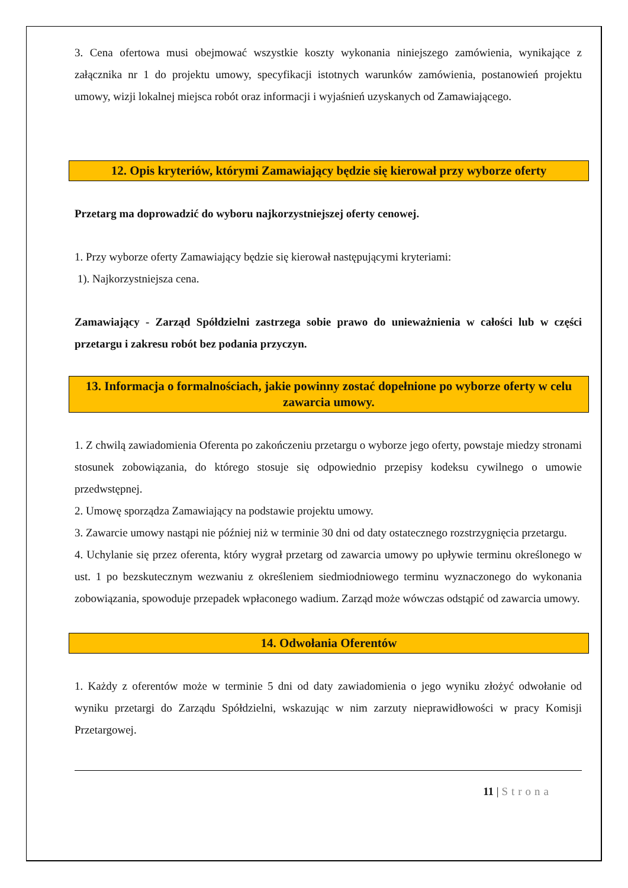3. Cena ofertowa musi obejmować wszystkie koszty wykonania niniejszego zamówienia, wynikające z załącznika nr 1 do projektu umowy, specyfikacji istotnych warunków zamówienia, postanowień projektu umowy, wizji lokalnej miejsca robót oraz informacji i wyjaśnień uzyskanych od Zamawiającego.
12. Opis kryteriów, którymi Zamawiający będzie się kierował przy wyborze oferty
Przetarg ma doprowadzić do wyboru najkorzystniejszej oferty cenowej.
1. Przy wyborze oferty Zamawiający będzie się kierował następującymi kryteriami:
1). Najkorzystniejsza cena.
Zamawiający - Zarząd Spółdzielni zastrzega sobie prawo do unieważnienia w całości lub w części przetargu i zakresu robót bez podania przyczyn.
13. Informacja o formalnościach, jakie powinny zostać dopełnione po wyborze oferty w celu zawarcia umowy.
1. Z chwilą zawiadomienia Oferenta po zakończeniu przetargu o wyborze jego oferty, powstaje miedzy stronami stosunek zobowiązania, do którego stosuje się odpowiednio przepisy kodeksu cywilnego o umowie przedwstępnej.
2. Umowę sporządza Zamawiający na podstawie projektu umowy.
3. Zawarcie umowy nastąpi nie później niż w terminie 30 dni od daty ostatecznego rozstrzygnięcia przetargu.
4. Uchylanie się przez oferenta, który wygrał przetarg od zawarcia umowy po upływie terminu określonego w ust. 1 po bezskutecznym wezwaniu z określeniem siedmiodniowego terminu wyznaczonego do wykonania zobowiązania, spowoduje przepadek wpłaconego wadium. Zarząd może wówczas odstąpić od zawarcia umowy.
14. Odwołania Oferentów
1. Każdy z oferentów może w terminie 5 dni od daty zawiadomienia o jego wyniku złożyć odwołanie od wyniku przetargi do Zarządu Spółdzielni, wskazując w nim zarzuty nieprawidłowości w pracy Komisji Przetargowej.
11 | Strona